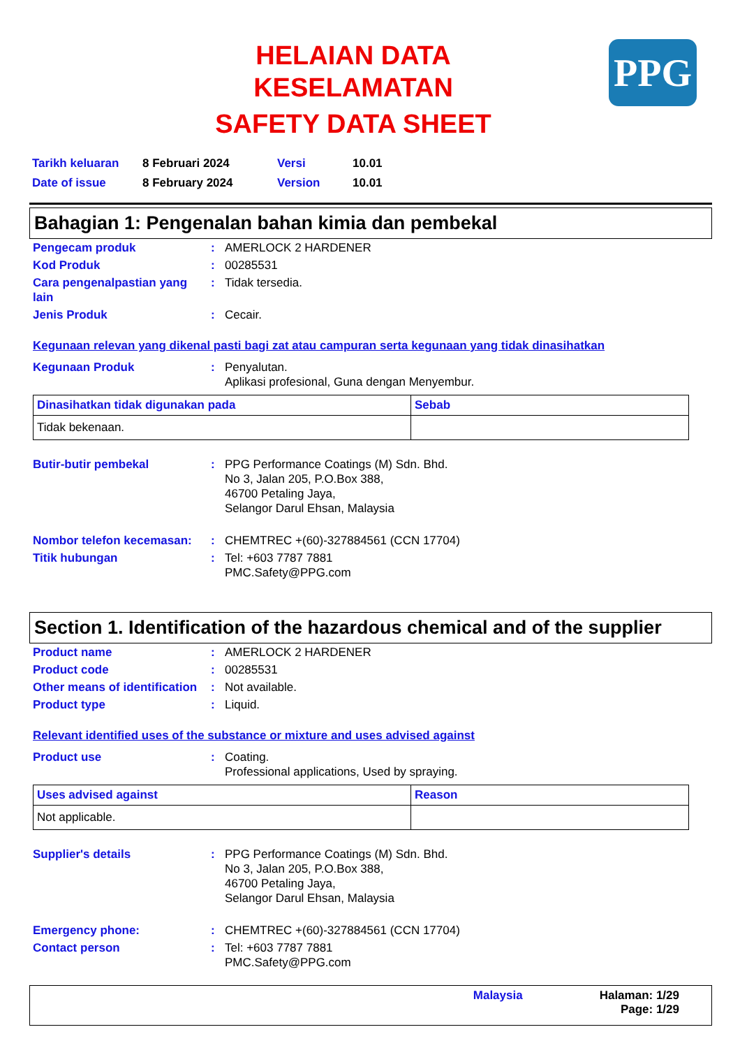PPG
HELAIAN DATA
KESELAMATAN
SAFETY DATA SHEET
| Tarikh keluaran | 8 Februari 2024 | Versi | 10.01 |
| Date of issue | 8 February 2024 | Version | 10.01 |
Bahagian 1: Pengenalan bahan kimia dan pembekal
Pengecam produk
:
AMERLOCK 2 HARDENER
Kod Produk
:
00285531
Cara pengenalpastian yang lain
:
Tidak tersedia.
Jenis Produk
:
Cecair.
Kegunaan relevan yang dikenal pasti bagi zat atau campuran serta kegunaan yang tidak dinasihatkan
Kegunaan Produk
:
Penyalutan.
Aplikasi profesional, Guna dengan Menyembur.
| Dinasihatkan tidak digunakan pada | Sebab |
| --- | --- |
| Tidak bekenaan. | |
Butir-butir pembekal
:
PPG Performance Coatings (M) Sdn. Bhd.
No 3, Jalan 205, P.O.Box 388,
46700 Petaling Jaya,
Selangor Darul Ehsan, Malaysia
Nombor telefon kecemasan:
:
CHEMTREC +(60)-327884561 (CCN 17704)
Titik hubungan
:
Tel: +603 7787 7881
PMC.Safety@PPG.com
Section 1. Identification of the hazardous chemical and of the supplier
Product name
:
AMERLOCK 2 HARDENER
Product code
:
00285531
Other means of identification
:
Not available.
Product type
:
Liquid.
Relevant identified uses of the substance or mixture and uses advised against
Product use
:
Coating.
Professional applications, Used by spraying.
| Uses advised against | Reason |
| --- | --- |
| Not applicable. | |
Supplier's details
:
PPG Performance Coatings (M) Sdn. Bhd.
No 3, Jalan 205, P.O.Box 388,
46700 Petaling Jaya,
Selangor Darul Ehsan, Malaysia
Emergency phone:
:
CHEMTREC +(60)-327884561 (CCN 17704)
Contact person
:
Tel: +603 7787 7881
PMC.Safety@PPG.com
Malaysia Halaman: 1/29
Page: 1/29